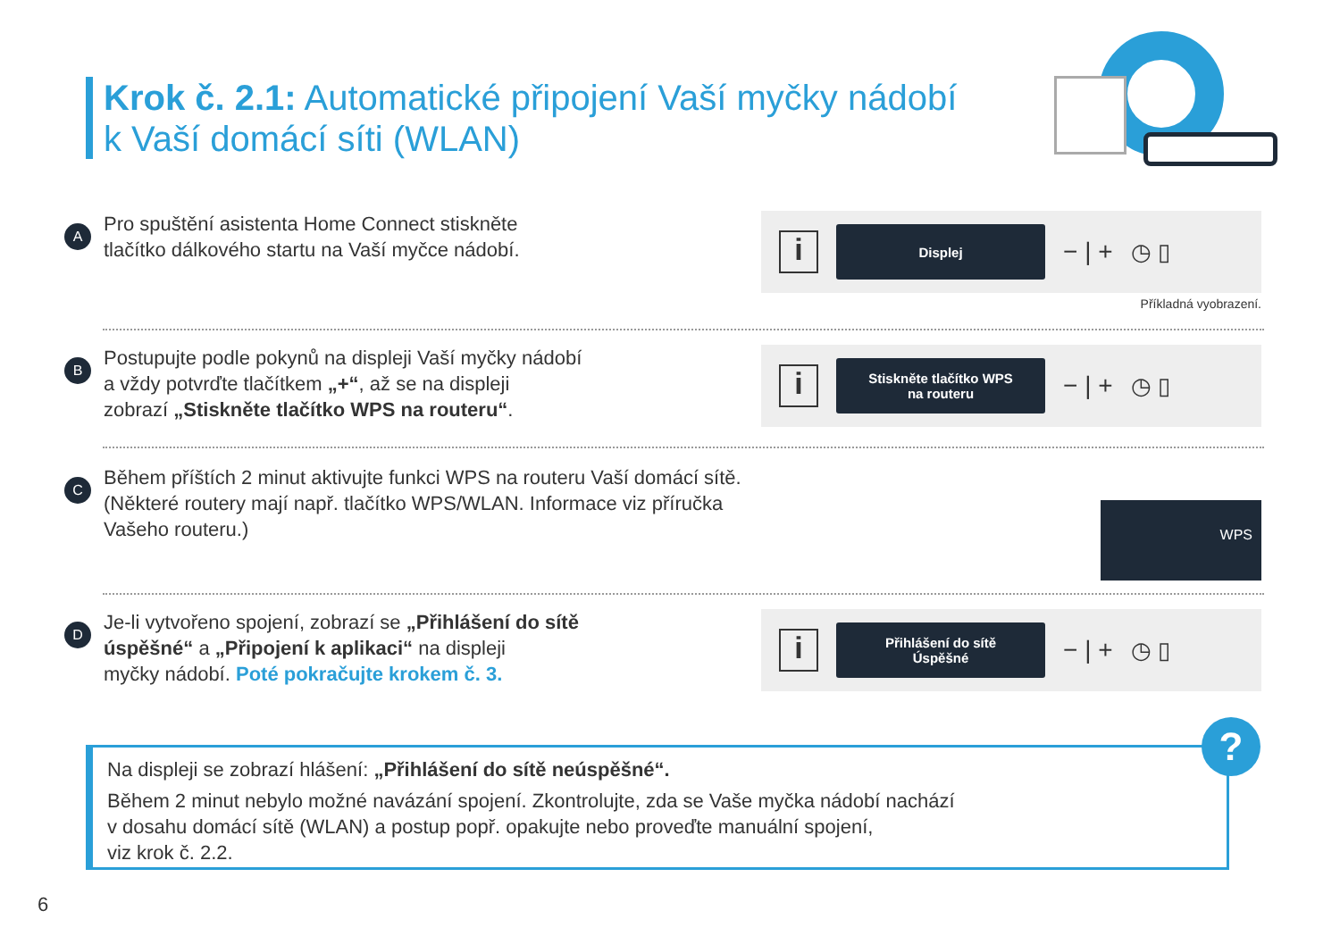Krok č. 2.1: Automatické připojení Vaší myčky nádobí
k Vaší domácí síti (WLAN)
A
Pro spuštění asistenta Home Connect stiskněte
tlačítko dálkového startu na Vaší myčce nádobí.
i
Displej
− | + ◷ ▯
Příkladná vyobrazení.
B
Postupujte podle pokynů na displeji Vaší myčky nádobí
a vždy potvrďte tlačítkem „+“, až se na displeji
zobrazí „Stiskněte tlačítko WPS na routeru“.
i
Stiskněte tlačítko WPS
na routeru
− | + ◷ ▯
C
Během příštích 2 minut aktivujte funkci WPS na routeru Vaší domácí sítě.
(Některé routery mají např. tlačítko WPS/WLAN. Informace viz příručka
Vašeho routeru.)
WPS
D
Je-li vytvořeno spojení, zobrazí se „Přihlášení do sítě
úspěšné“ a „Připojení k aplikaci“ na displeji
myčky nádobí. Poté pokračujte krokem č. 3.
i
Přihlášení do sítě
Úspěšné
− | + ◷ ▯
Na displeji se zobrazí hlášení: „Přihlášení do sítě neúspěšné“.
Během 2 minut nebylo možné navázání spojení. Zkontrolujte, zda se Vaše myčka nádobí nachází
v dosahu domácí sítě (WLAN) a postup popř. opakujte nebo proveďte manuální spojení,
viz krok č. 2.2.
?
6